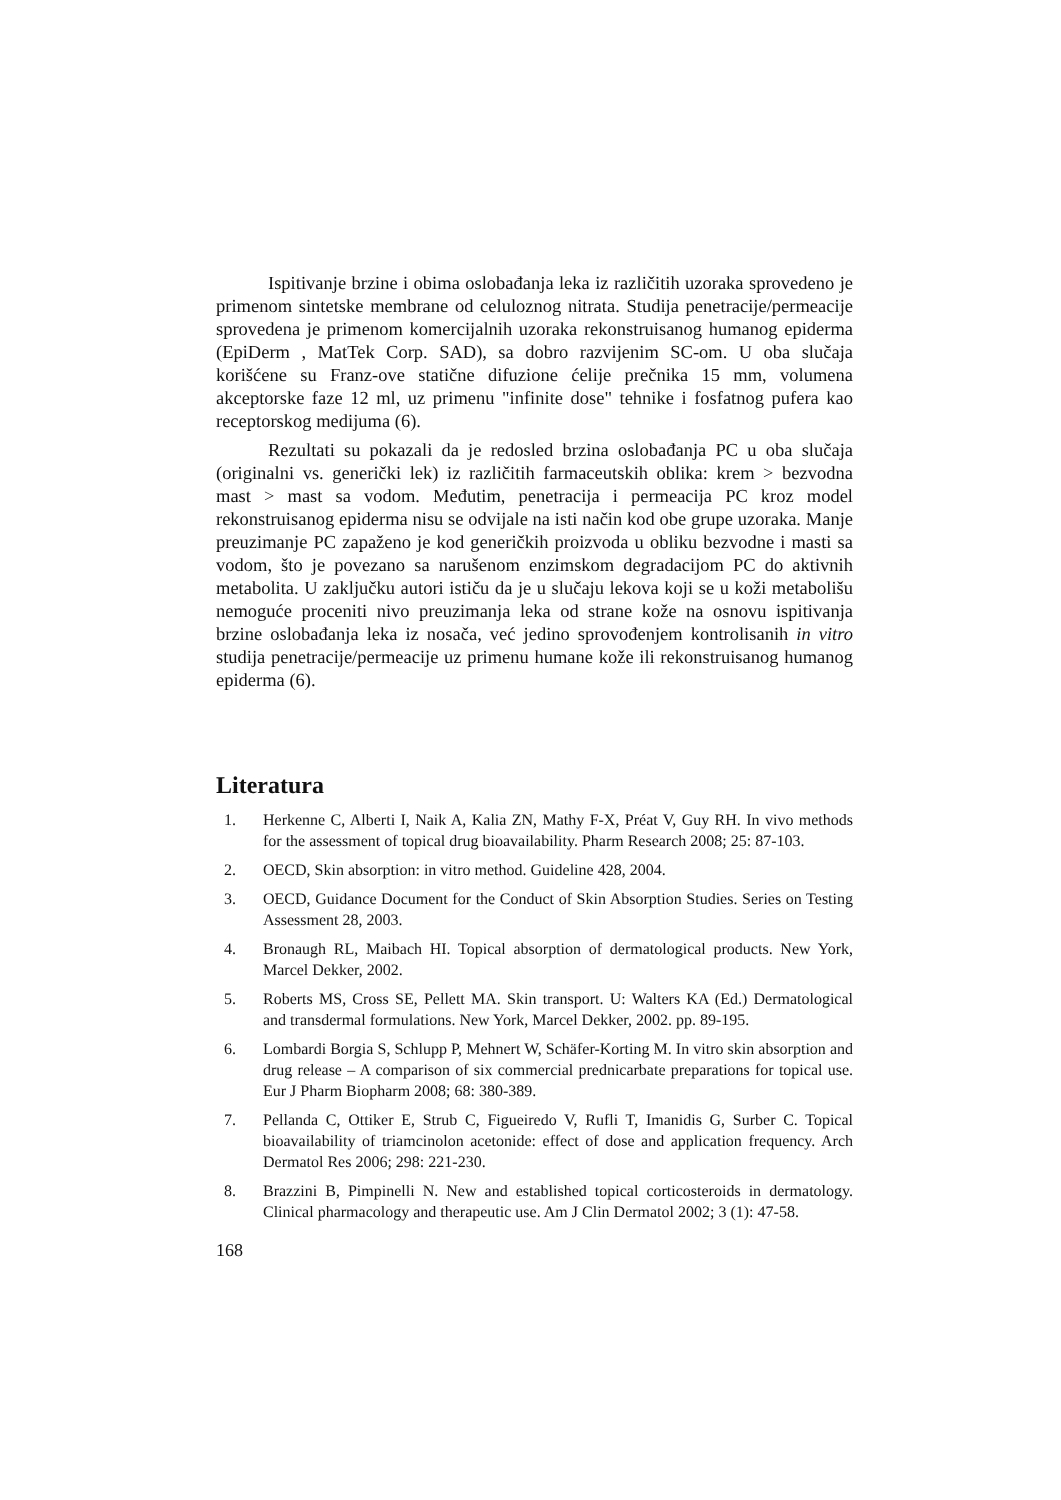Ispitivanje brzine i obima oslobađanja leka iz različitih uzoraka sprovedeno je primenom sintetske membrane od celuloznog nitrata. Studija penetracije/permeacije sprovedena je primenom komercijalnih uzoraka rekonstruisanog humanog epiderma (EpiDerm , MatTek Corp. SAD), sa dobro razvijenim SC-om. U oba slučaja korišćene su Franz-ove statične difuzione ćelije prečnika 15 mm, volumena akceptorske faze 12 ml, uz primenu "infinite dose" tehnike i fosfatnog pufera kao receptorskog medijuma (6).
Rezultati su pokazali da je redosled brzina oslobađanja PC u oba slučaja (originalni vs. generički lek) iz različitih farmaceutskih oblika: krem > bezvodna mast > mast sa vodom. Međutim, penetracija i permeacija PC kroz model rekonstruisanog epiderma nisu se odvijale na isti način kod obe grupe uzoraka. Manje preuzimanje PC zapaženo je kod generičkih proizvoda u obliku bezvodne i masti sa vodom, što je povezano sa narušenom enzimskom degradacijom PC do aktivnih metabolita. U zaključku autori ističu da je u slučaju lekova koji se u koži metabolišu nemoguće proceniti nivo preuzimanja leka od strane kože na osnovu ispitivanja brzine oslobađanja leka iz nosača, već jedino sprovođenjem kontrolisanih in vitro studija penetracije/permeacije uz primenu humane kože ili rekonstruisanog humanog epiderma (6).
Literatura
1. Herkenne C, Alberti I, Naik A, Kalia ZN, Mathy F-X, Préat V, Guy RH. In vivo methods for the assessment of topical drug bioavailability. Pharm Research 2008; 25: 87-103.
2. OECD, Skin absorption: in vitro method. Guideline 428, 2004.
3. OECD, Guidance Document for the Conduct of Skin Absorption Studies. Series on Testing Assessment 28, 2003.
4. Bronaugh RL, Maibach HI. Topical absorption of dermatological products. New York, Marcel Dekker, 2002.
5. Roberts MS, Cross SE, Pellett MA. Skin transport. U: Walters KA (Ed.) Dermatological and transdermal formulations. New York, Marcel Dekker, 2002. pp. 89-195.
6. Lombardi Borgia S, Schlupp P, Mehnert W, Schäfer-Korting M. In vitro skin absorption and drug release – A comparison of six commercial prednicarbate preparations for topical use. Eur J Pharm Biopharm 2008; 68: 380-389.
7. Pellanda C, Ottiker E, Strub C, Figueiredo V, Rufli T, Imanidis G, Surber C. Topical bioavailability of triamcinolon acetonide: effect of dose and application frequency. Arch Dermatol Res 2006; 298: 221-230.
8. Brazzini B, Pimpinelli N. New and established topical corticosteroids in dermatology. Clinical pharmacology and therapeutic use. Am J Clin Dermatol 2002; 3 (1): 47-58.
168